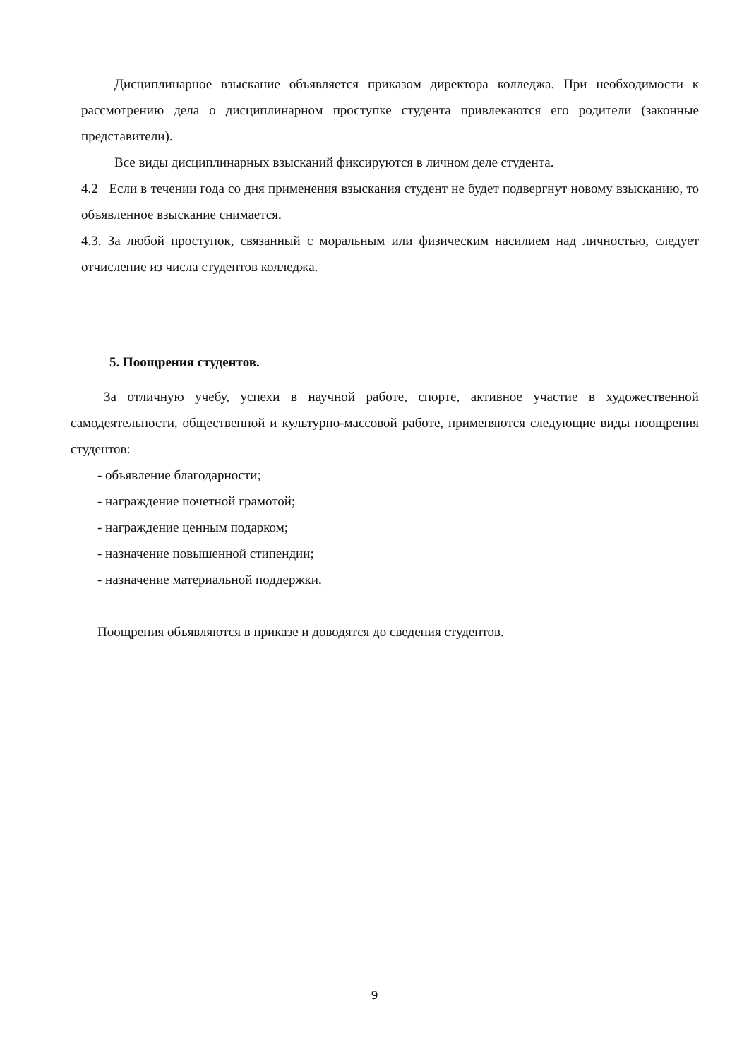Дисциплинарное взыскание объявляется приказом директора колледжа. При необходимости к рассмотрению дела о дисциплинарном проступке студента привлекаются его родители (законные представители).
Все виды дисциплинарных взысканий фиксируются в личном деле студента.
4.2 Если в течении года со дня применения взыскания студент не будет подвергнут новому взысканию, то объявленное взыскание снимается.
4.3. За любой проступок, связанный с моральным или физическим насилием над личностью, следует отчисление из числа студентов колледжа.
5. Поощрения студентов.
За отличную учебу, успехи в научной работе, спорте, активное участие в художественной самодеятельности, общественной и культурно-массовой работе, применяются следующие виды поощрения студентов:
- объявление благодарности;
- награждение почетной грамотой;
- награждение ценным подарком;
- назначение повышенной стипендии;
- назначение материальной поддержки.
Поощрения объявляются в приказе и доводятся до сведения студентов.
9